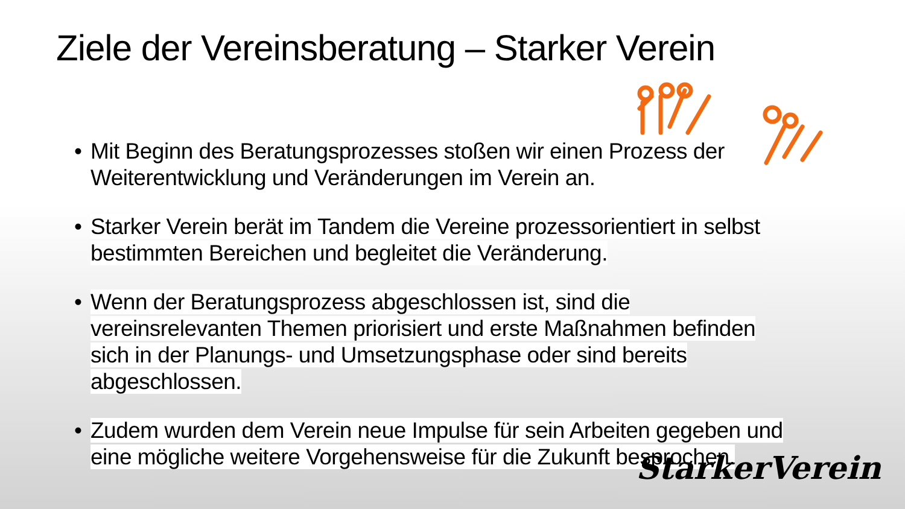Ziele der Vereinsberatung – Starker Verein
• Mit Beginn des Beratungsprozesses stoßen wir einen Prozess der Weiterentwicklung und Veränderungen im Verein an.
• Starker Verein berät im Tandem die Vereine prozessorientiert in selbst bestimmten Bereichen und begleitet die Veränderung.
• Wenn der Beratungsprozess abgeschlossen ist, sind die vereinsrelevanten Themen priorisiert und erste Maßnahmen befinden sich in der Planungs- und Umsetzungsphase oder sind bereits abgeschlossen.
• Zudem wurden dem Verein neue Impulse für sein Arbeiten gegeben und eine mögliche weitere Vorgehensweise für die Zukunft besprochen.
StarkerVerein